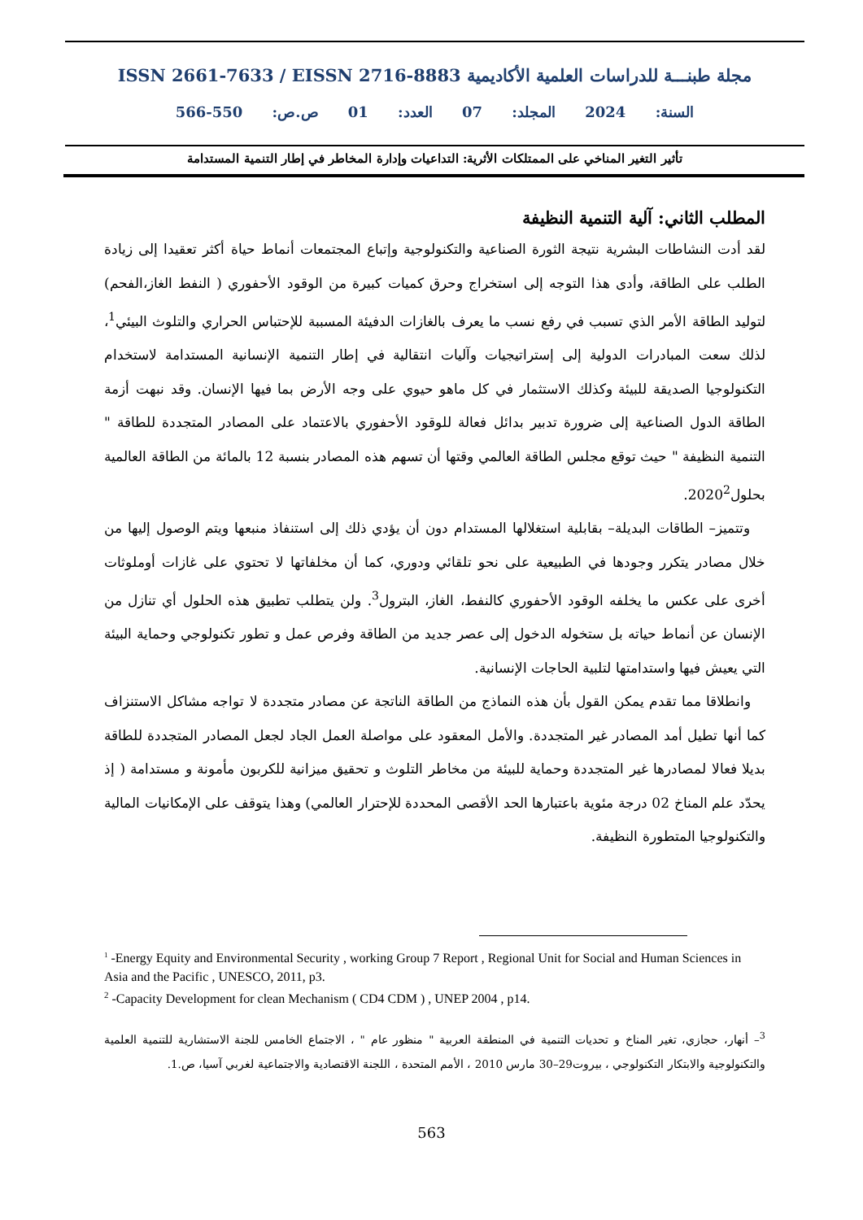مجلة طبنـــة للدراسات العلمية الأكاديمية ISSN 2661-7633 / EISSN 2716-8883
السنة: 2024 المجلد: 07 العدد: 01 ص.ص: 550-566
تأثير التغير المناخي على الممتلكات الأثرية: التداعيات وإدارة المخاطر في إطار التنمية المستدامة
المطلب الثاني: آلية التنمية النظيفة
لقد أدت النشاطات البشرية نتيجة الثورة الصناعية والتكنولوجية وإتباع المجتمعات أنماط حياة أكثر تعقيدا إلى زيادة الطلب على الطاقة، وأدى هذا التوجه إلى استخراج وحرق كميات كبيرة من الوقود الأحفوري ( النفط الغاز،الفحم) لتوليد الطاقة الأمر الذي تسبب في رفع نسب ما يعرف بالغازات الدفيئة المسببة للإحتباس الحراري والتلوث البيئي<sup>1</sup>، لذلك سعت المبادرات الدولية إلى إستراتيجيات وآليات انتقالية في إطار التنمية الإنسانية المستدامة لاستخدام التكنولوجيا الصديقة للبيئة وكذلك الاستثمار في كل ماهو حيوي على وجه الأرض بما فيها الإنسان. وقد نبهت أزمة الطاقة الدول الصناعية إلى ضرورة تدبير بدائل فعالة للوقود الأحفوري بالاعتماد على المصادر المتجددة للطاقة " التنمية النظيفة " حيث توقع مجلس الطاقة العالمي وقتها أن تسهم هذه المصادر بنسبة 12 بالمائة من الطاقة العالمية بحلول2020<sup>2</sup>.
وتتميز– الطاقات البديلة– بقابلية استغلالها المستدام دون أن يؤدي ذلك إلى استنفاذ منبعها ويتم الوصول إليها من خلال مصادر يتكرر وجودها في الطبيعية على نحو تلقائي ودوري، كما أن مخلفاتها لا تحتوي على غازات أوملوثات أخرى على عكس ما يخلفه الوقود الأحفوري كالنفط، الغاز، البترول<sup>3</sup>. ولن يتطلب تطبيق هذه الحلول أي تنازل من الإنسان عن أنماط حياته بل ستخوله الدخول إلى عصر جديد من الطاقة وفرص عمل و تطور تكنولوجي وحماية البيئة التي يعيش فيها واستدامتها لتلبية الحاجات الإنسانية.
وانطلاقا مما تقدم يمكن القول بأن هذه النماذج من الطاقة الناتجة عن مصادر متجددة لا تواجه مشاكل الاستنزاف كما أنها تطيل أمد المصادر غير المتجددة. والأمل المعقود على مواصلة العمل الجاد لجعل المصادر المتجددة للطاقة بديلا فعالا لمصادرها غير المتجددة وحماية للبيئة من مخاطر التلوث و تحقيق ميزانية للكربون مأمونة و مستدامة ( إذ يحدّد علم المناخ 02 درجة مئوية باعتبارها الحد الأقصى المحددة للإحترار العالمي) وهذا يتوقف على الإمكانيات المالية والتكنولوجيا المتطورة النظيفة.
<sup>1</sup> -Energy Equity and Environmental Security , working Group 7 Report , Regional Unit for Social and Human Sciences in Asia and the Pacific , UNESCO, 2011, p3.
<sup>2</sup> -Capacity Development for clean Mechanism ( CD4 CDM ) , UNEP 2004 , p14.
<sup>3</sup>– أنهار، حجازي، تغير المناخ و تحديات التنمية في المنطقة العربية " منظور عام " ، الاجتماع الخامس للجنة الاستشارية للتنمية العلمية والتكنولوجية والابتكار التكنولوجي ، بيروت29–30 مارس 2010 ، الأمم المتحدة ، اللجنة الاقتصادية والاجتماعية لغربي آسيا، ص.1.
563